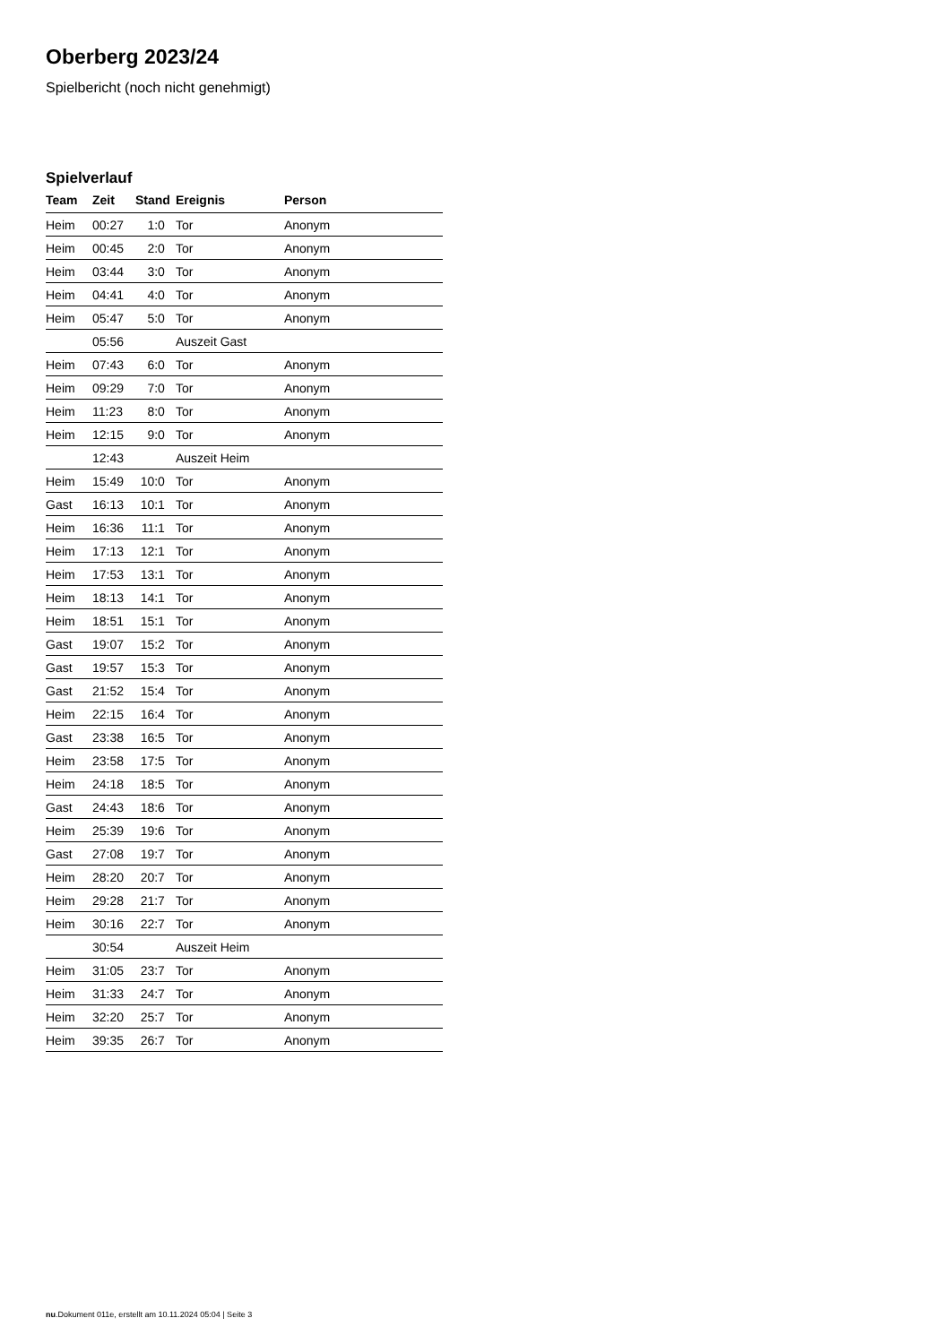Oberberg 2023/24
Spielbericht (noch nicht genehmigt)
Spielverlauf
| Team | Zeit | Stand | Ereignis | Person |
| --- | --- | --- | --- | --- |
| Heim | 00:27 | 1:0 | Tor | Anonym |
| Heim | 00:45 | 2:0 | Tor | Anonym |
| Heim | 03:44 | 3:0 | Tor | Anonym |
| Heim | 04:41 | 4:0 | Tor | Anonym |
| Heim | 05:47 | 5:0 | Tor | Anonym |
| | 05:56 | | Auszeit Gast | |
| Heim | 07:43 | 6:0 | Tor | Anonym |
| Heim | 09:29 | 7:0 | Tor | Anonym |
| Heim | 11:23 | 8:0 | Tor | Anonym |
| Heim | 12:15 | 9:0 | Tor | Anonym |
| | 12:43 | | Auszeit Heim | |
| Heim | 15:49 | 10:0 | Tor | Anonym |
| Gast | 16:13 | 10:1 | Tor | Anonym |
| Heim | 16:36 | 11:1 | Tor | Anonym |
| Heim | 17:13 | 12:1 | Tor | Anonym |
| Heim | 17:53 | 13:1 | Tor | Anonym |
| Heim | 18:13 | 14:1 | Tor | Anonym |
| Heim | 18:51 | 15:1 | Tor | Anonym |
| Gast | 19:07 | 15:2 | Tor | Anonym |
| Gast | 19:57 | 15:3 | Tor | Anonym |
| Gast | 21:52 | 15:4 | Tor | Anonym |
| Heim | 22:15 | 16:4 | Tor | Anonym |
| Gast | 23:38 | 16:5 | Tor | Anonym |
| Heim | 23:58 | 17:5 | Tor | Anonym |
| Heim | 24:18 | 18:5 | Tor | Anonym |
| Gast | 24:43 | 18:6 | Tor | Anonym |
| Heim | 25:39 | 19:6 | Tor | Anonym |
| Gast | 27:08 | 19:7 | Tor | Anonym |
| Heim | 28:20 | 20:7 | Tor | Anonym |
| Heim | 29:28 | 21:7 | Tor | Anonym |
| Heim | 30:16 | 22:7 | Tor | Anonym |
| | 30:54 | | Auszeit Heim | |
| Heim | 31:05 | 23:7 | Tor | Anonym |
| Heim | 31:33 | 24:7 | Tor | Anonym |
| Heim | 32:20 | 25:7 | Tor | Anonym |
| Heim | 39:35 | 26:7 | Tor | Anonym |
nu.Dokument 011e, erstellt am 10.11.2024 05:04 | Seite 3